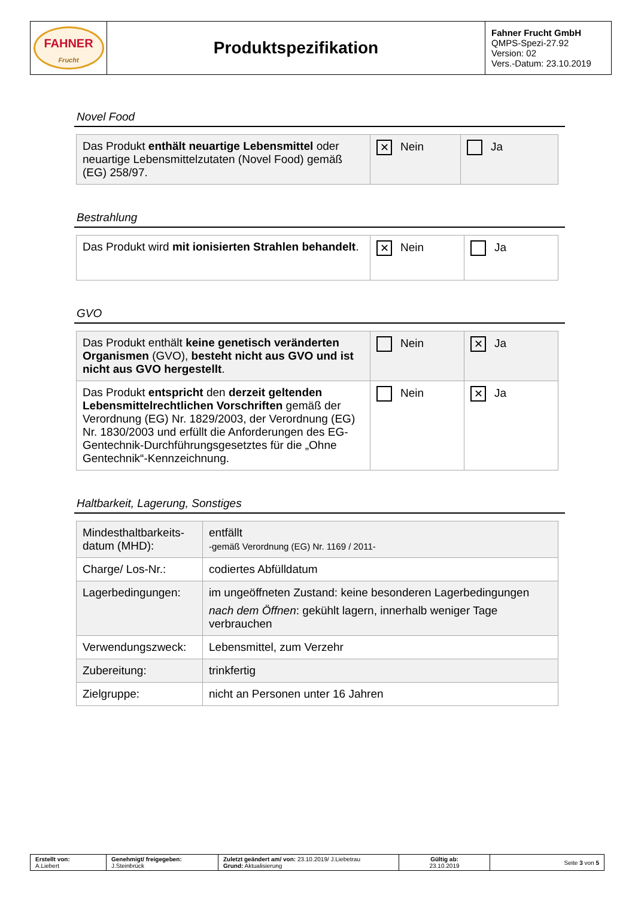| FAHNER Frucht | Produktspezifikation | Fahner Frucht GmbH QMPS-Spezi-27.92 Version: 02 Vers.-Datum: 23.10.2019 |
Novel Food
| Das Produkt enthält neuartige Lebensmittel oder neuartige Lebensmittelzutaten (Novel Food) gemäß (EG) 258/97. | ✕ Nein | Ja |
Bestrahlung
| Das Produkt wird mit ionisierten Strahlen behandelt . | ✕ Nein | Ja |
GVO
| Das Produkt enthält keine genetisch veränderten Organismen (GVO), besteht nicht aus GVO und ist nicht aus GVO hergestellt . | Nein | ✕ Ja |
| Das Produkt entspricht den derzeit geltenden Lebensmittelrechtlichen Vorschriften gemäß der Verordnung (EG) Nr. 1829/2003, der Verordnung (EG) Nr. 1830/2003 und erfüllt die Anforderungen des EG-Gentechnik-Durchführungsgesetztes für die „Ohne Gentechnik“-Kennzeichnung. | Nein | ✕ Ja |
Haltbarkeit, Lagerung, Sonstiges
| Mindesthaltbarkeits-datum (MHD): | entfällt -gemäß Verordnung (EG) Nr. 1169 / 2011- |
| Charge/ Los-Nr.: | codiertes Abfülldatum |
| Lagerbedingungen: | im ungeöffneten Zustand: keine besonderen Lagerbedingungen nach dem Öffnen : gekühlt lagern, innerhalb weniger Tage verbrauchen |
| Verwendungszweck: | Lebensmittel, zum Verzehr |
| Zubereitung: | trinkfertig |
| Zielgruppe: | nicht an Personen unter 16 Jahren |
| Erstellt von: A.Liebert | Genehmigt/ freigegeben: J.Steinbrück | Zuletzt geändert am/ von: 23.10.2019/ J.Liebetrau Grund: Aktualisierung | Gültig ab: 23.10.2019 | Seite 3 von 5 |